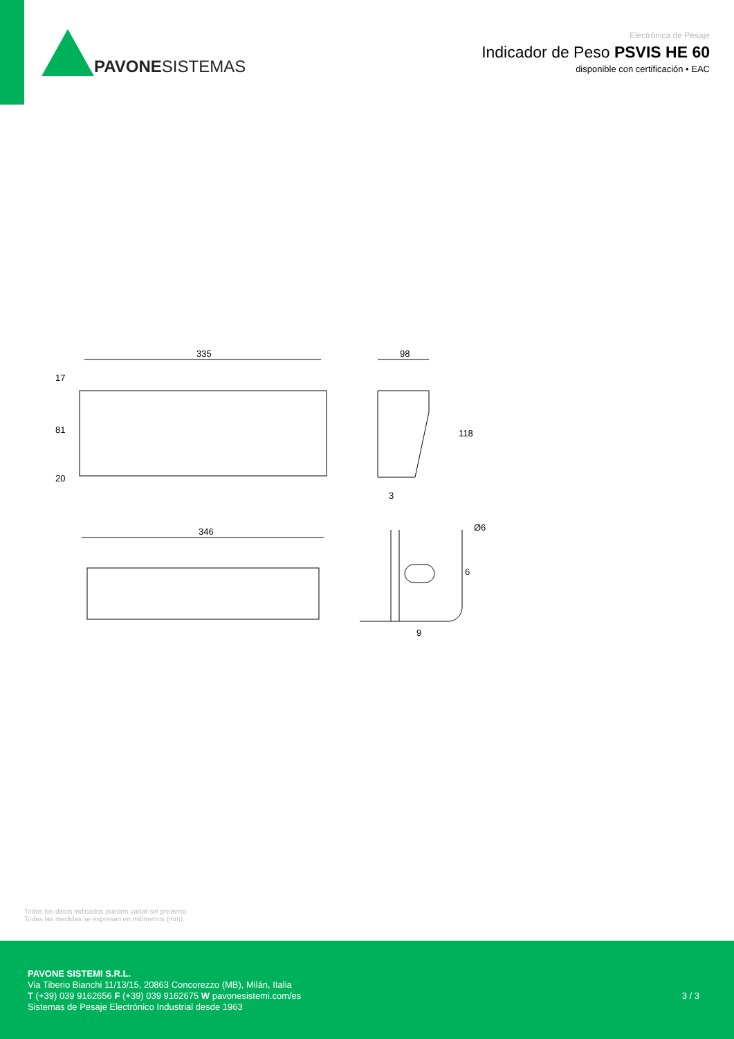PAVONE SISTEMAS
Electrónica de Pesaje
Indicador de Peso PSVIS HE 60
disponible con certificación • EAC
335
17
81
20
98
118
3
346
Ø6
6
9
Todos los datos indicados pueden variar sin preaviso.
Todas las medidas se expresan en milímetros (mm).
PAVONE SISTEMI S.R.L.
Via Tiberio Bianchi 11/13/15, 20863 Concorezzo (MB), Milán, Italia
T (+39) 039 9162656 F (+39) 039 9162675 W pavonesistemi.com/es
Sistemas de Pesaje Electrónico Industrial desde 1963
3 / 3